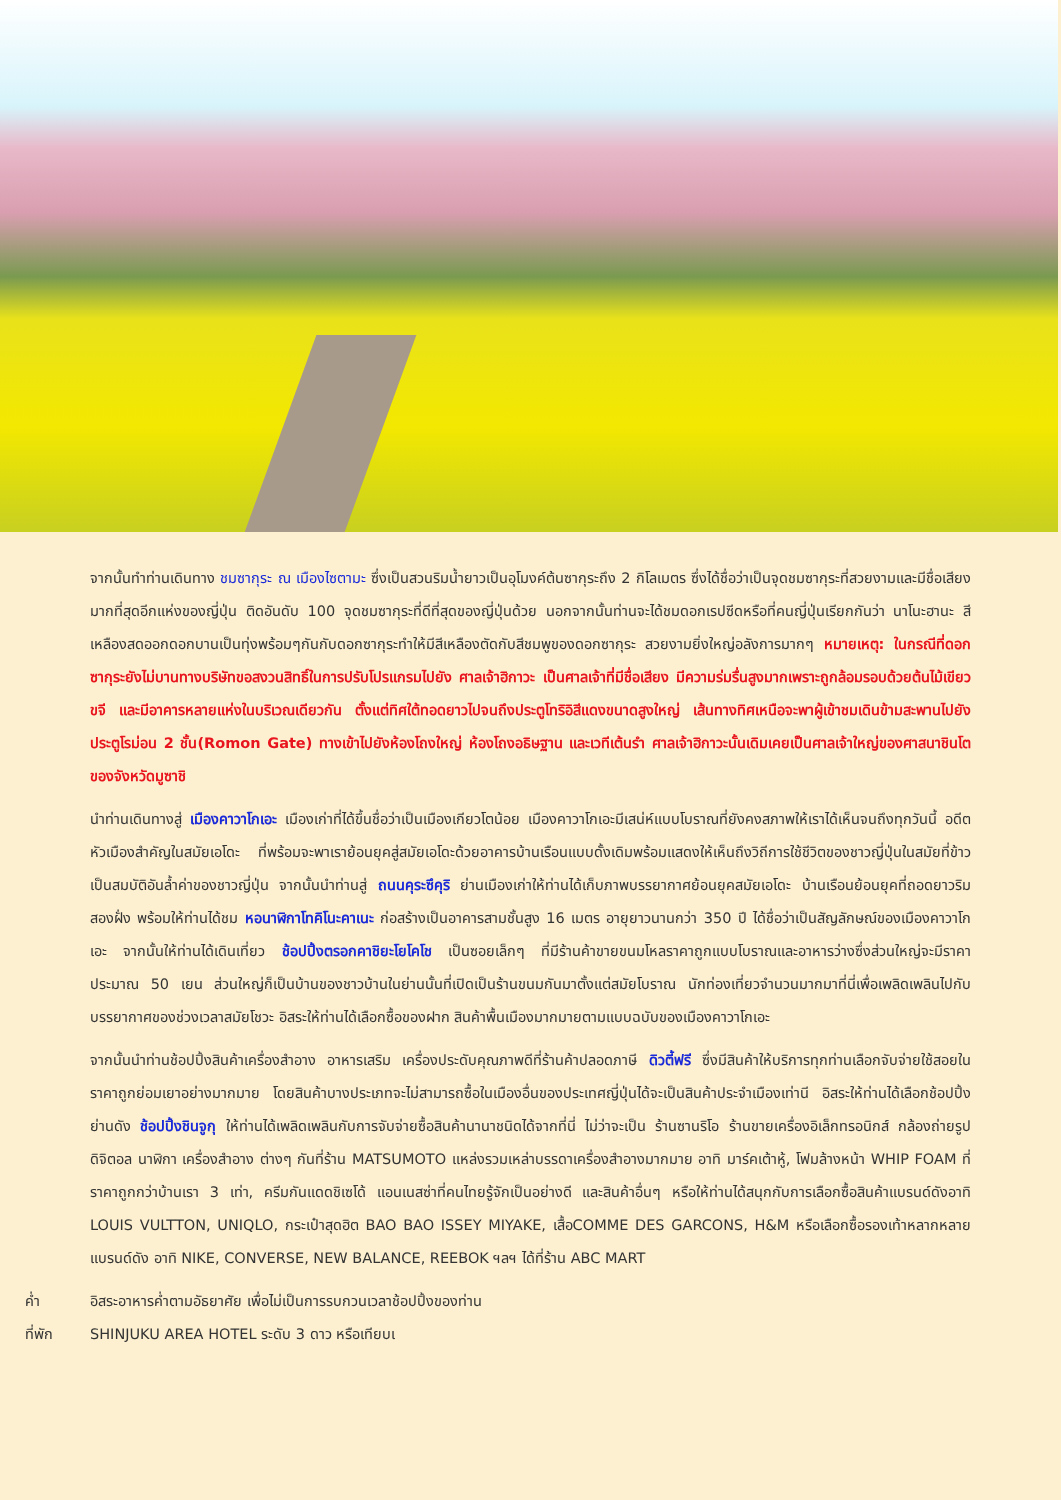จากนั้นทำท่านเดินทาง ชมซากุระ ณ เมืองไซตามะ ซึ่งเป็นสวนริมน้ำยาวเป็นอุโมงค์ต้นซากุระถึง 2 กิโลเมตร ซึ่งได้ชื่อว่าเป็นจุดชมซากุระที่สวยงามและมีชื่อเสียงมากที่สุดอีกแห่งของญี่ปุ่น ติดอันดับ 100 จุดชมซากุระที่ดีที่สุดของญี่ปุ่นด้วย นอกจากนั้นท่านจะได้ชมดอกเรปซีดหรือที่คนญี่ปุ่นเรียกกันว่า นาโนะฮานะ สีเหลืองสดออกดอกบานเป็นทุ่งพร้อมๆกันกับดอกซากุระทำให้มีสีเหลืองตัดกับสีชมพูของดอกซากุระ สวยงามยิ่งใหญ่อลังการมากๆ หมายเหตุ: ในกรณีที่ดอกซากุระยังไม่บานทางบริษัทขอสงวนสิทธิ์ในการปรับโปรแกรมไปยัง ศาลเจ้าฮิกาวะ เป็นศาลเจ้าที่มีชื่อเสียง มีความร่มรื่นสูงมากเพราะถูกล้อมรอบด้วยต้นไม้เขียวขจี และมีอาคารหลายแห่งในบริเวณเดียวกัน ตั้งแต่ทิศใต้ทอดยาวไปจนถึงประตูโทริอิสีแดงขนาดสูงใหญ่ เส้นทางทิศเหนือจะพาผู้เข้าชมเดินข้ามสะพานไปยังประตูโรม่อน 2 ชั้น(Romon Gate) ทางเข้าไปยังห้องโถงใหญ่ ห้องโถงอธิษฐาน และเวทีเต้นรำ ศาลเจ้าฮิกาวะนั้นเดิมเคยเป็นศาลเจ้าใหญ่ของศาสนาชินโตของจังหวัดมูซาชิ
นำท่านเดินทางสู่ เมืองคาวาโกเอะ เมืองเก่าที่ได้ขึ้นชื่อว่าเป็นเมืองเกียวโตน้อย เมืองคาวาโกเอะมีเสน่ห์แบบโบราณที่ยังคงสภาพให้เราได้เห็นจนถึงทุกวันนี้ อดีตหัวเมืองสำคัญในสมัยเอโดะ ที่พร้อมจะพาเราย้อนยุคสู่สมัยเอโดะด้วยอาคารบ้านเรือนแบบดั้งเดิมพร้อมแสดงให้เห็นถึงวิถีการใช้ชีวิตของชาวญี่ปุ่นในสมัยที่ข้าวเป็นสมบัติอันล้ำค่าของชาวญี่ปุ่น จากนั้นนำท่านสู่ ถนนคุระซึคุริ ย่านเมืองเก่าให้ท่านได้เก็บภาพบรรยากาศย้อนยุคสมัยเอโดะ บ้านเรือนย้อนยุคที่ถอดยาวริมสองฝั่ง พร้อมให้ท่านได้ชม หอนาฬิกาโทคิโนะคาเนะ ก่อสร้างเป็นอาคารสามชั้นสูง 16 เมตร อายุยาวนานกว่า 350 ปี ได้ชื่อว่าเป็นสัญลักษณ์ของเมืองคาวาโกเอะ จากนั้นให้ท่านได้เดินเที่ยว ช้อปปิ้งตรอกคาชิยะโยโคโช เป็นซอยเล็กๆ ที่มีร้านค้าขายขนมโหลราคาถูกแบบโบราณและอาหารว่างซึ่งส่วนใหญ่จะมีราคาประมาณ 50 เยน ส่วนใหญ่ก็เป็นบ้านของชาวบ้านในย่านนั้นที่เปิดเป็นร้านขนมกันมาตั้งแต่สมัยโบราณ นักท่องเที่ยวจำนวนมากมาที่นี่เพื่อเพลิดเพลินไปกับบรรยากาศของช่วงเวลาสมัยโชวะ อิสระให้ท่านได้เลือกซื้อของฝาก สินค้าพื้นเมืองมากมายตามแบบฉบับของเมืองคาวาโกเอะ
จากนั้นนำท่านช้อปปิ้งสินค้าเครื่องสำอาง อาหารเสริม เครื่องประดับคุณภาพดีที่ร้านค้าปลอดภาษี ดิวตี้ฟรี ซึ่งมีสินค้าให้บริการทุกท่านเลือกจับจ่ายใช้สอยในราคาถูกย่อมเยาอย่างมากมาย โดยสินค้าบางประเภทจะไม่สามารถซื้อในเมืองอื่นของประเทศญี่ปุ่นได้จะเป็นสินค้าประจำเมืองเท่านี อิสระให้ท่านได้เลือกช้อปปิ้งย่านดัง ช้อปปิ้งชินจูกุ ให้ท่านได้เพลิดเพลินกับการจับจ่ายซื้อสินค้านานาชนิดได้จากที่นี่ ไม่ว่าจะเป็น ร้านซานริโอ ร้านขายเครื่องอิเล็กทรอนิกส์ กล้องถ่ายรูปดิจิตอล นาฬิกา เครื่องสำอาง ต่างๆ กันที่ร้าน MATSUMOTO แหล่งรวมเหล่าบรรดาเครื่องสำอางมากมาย อาทิ มาร์คเต้าหู้, โฟมล้างหน้า WHIP FOAM ที่ราคาถูกกว่าบ้านเรา 3 เท่า, ครีมกันแดดชิเซโด้ แอนเนสซ่าที่คนไทยรู้จักเป็นอย่างดี และสินค้าอื่นๆ หรือให้ท่านได้สนุกกับการเลือกซื้อสินค้าแบรนด์ดังอาทิ LOUIS VULTTON, UNIQLO, กระเป๋าสุดฮิต BAO BAO ISSEY MIYAKE, เสื้อCOMME DES GARCONS, H&M หรือเลือกซื้อรองเท้าหลากหลายแบรนด์ดัง อาทิ NIKE, CONVERSE, NEW BALANCE, REEBOK ฯลฯ ได้ที่ร้าน ABC MART
ค่ำ อิสระอาหารค่ำตามอัธยาศัย เพื่อไม่เป็นการรบกวนเวลาช้อปปิ้งของท่าน
ที่พัก SHINJUKU AREA HOTEL ระดับ 3 ดาว หรือเทียบเ